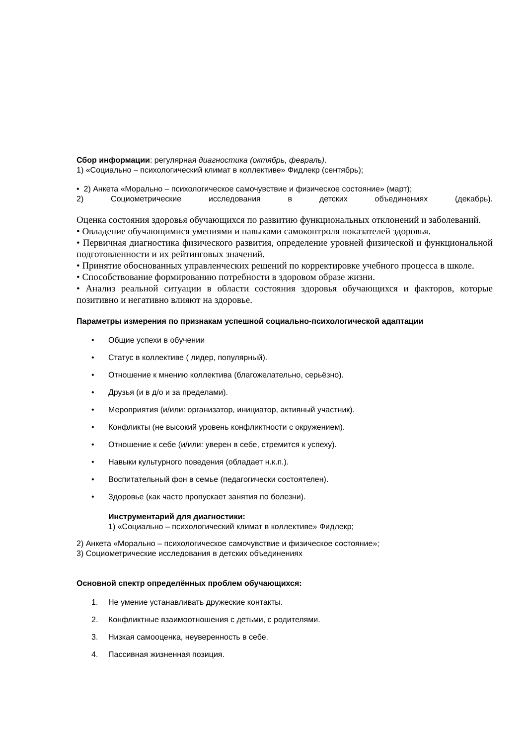Сбор информации: регулярная диагностика (октябрь, февраль).
1) «Социально – психологический климат в коллективе» Фидлекр (сентябрь);
• 2) Анкета «Морально – психологическое самочувствие и физическое состояние» (март);
2) Социометрические исследования в детских объединениях (декабрь).
Оценка состояния здоровья обучающихся по развитию функциональных отклонений и заболеваний.
• Овладение обучающимися умениями и навыками самоконтроля показателей здоровья.
• Первичная диагностика физического развития, определение уровней физической и функциональной подготовленности и их рейтинговых значений.
• Принятие обоснованных управленческих решений по корректировке учебного процесса в школе.
• Способствование формированию потребности в здоровом образе жизни.
• Анализ реальной ситуации в области состояния здоровья обучающихся и факторов, которые позитивно и негативно влияют на здоровье.
Параметры измерения по признакам успешной социально-психологической адаптации
• Общие успехи в обучении
• Статус в коллективе ( лидер, популярный).
• Отношение к мнению коллектива (благожелательно, серьёзно).
• Друзья (и в д/о и за пределами).
• Мероприятия (и/или: организатор, инициатор, активный участник).
• Конфликты (не высокий уровень конфликтности с окружением).
• Отношение к себе (и/или: уверен в себе, стремится к успеху).
• Навыки культурного поведения (обладает н.к.п.).
• Воспитательный фон в семье (педагогически состоятелен).
• Здоровье (как часто пропускает занятия по болезни).
Инструментарий для диагностики:
1) «Социально – психологический климат в коллективе» Фидлекр;
2) Анкета «Морально – психологическое самочувствие и физическое состояние»;
3) Социометрические исследования в детских объединениях
Основной спектр определённых проблем обучающихся:
1. Не умение устанавливать дружеские контакты.
2. Конфликтные взаимоотношения с детьми, с родителями.
3. Низкая самооценка, неуверенность в себе.
4. Пассивная жизненная позиция.